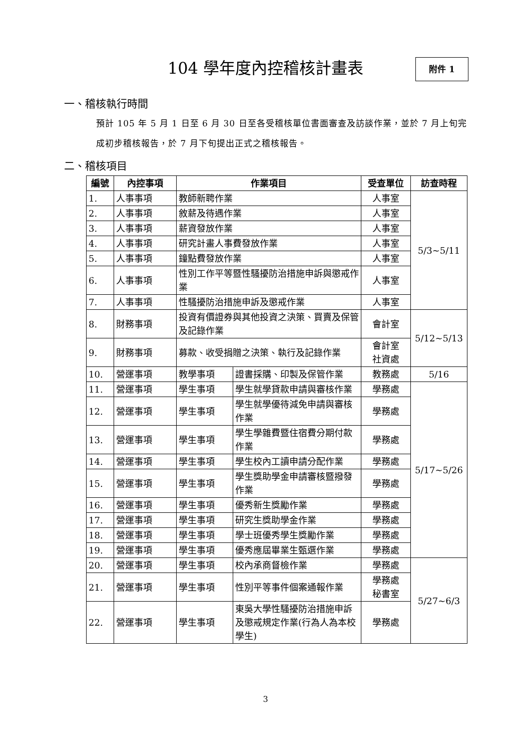104 學年度內控稽核計畫表 附件 1
一、稽核執行時間
預計 105 年 5 月 1 日至 6 月 30 日至各受稽核單位書面審查及訪談作業，並於 7 月上旬完成初步稽核報告，於 7 月下旬提出正式之稽核報告。
二、稽核項目
| 編號 | 內控事項 | 作業項目 | | 受查單位 | 訪查時程 |
| --- | --- | --- | --- | --- | --- |
| 1. | 人事事項 | 教師新聘作業 | | 人事室 | 5/3~5/11 |
| 2. | 人事事項 | 敘薪及待遇作業 | | 人事室 | |
| 3. | 人事事項 | 薪資發放作業 | | 人事室 | |
| 4. | 人事事項 | 研究計畫人事費發放作業 | | 人事室 | |
| 5. | 人事事項 | 鐘點費發放作業 | | 人事室 | |
| 6. | 人事事項 | 性別工作平等暨性騷擾防治措施申訴與懲戒作業 | | 人事室 | |
| 7. | 人事事項 | 性騷擾防治措施申訴及懲戒作業 | | 人事室 | |
| 8. | 財務事項 | 投資有價證券與其他投資之決策、買賣及保管及記錄作業 | | 會計室 | 5/12~5/13 |
| 9. | 財務事項 | 募款、收受捐贈之決策、執行及記錄作業 | | 會計室 社資處 | |
| 10. | 營運事項 | 教學事項 | 證書採購、印製及保管作業 | 教務處 | 5/16 |
| 11. | 營運事項 | 學生事項 | 學生就學貸款申請與審核作業 | 學務處 | 5/17~5/26 |
| 12. | 營運事項 | 學生事項 | 學生就學優待減免申請與審核作業 | 學務處 | |
| 13. | 營運事項 | 學生事項 | 學生學雜費暨住宿費分期付款作業 | 學務處 | |
| 14. | 營運事項 | 學生事項 | 學生校內工讀申請分配作業 | 學務處 | |
| 15. | 營運事項 | 學生事項 | 學生獎助學金申請審核暨撥發作業 | 學務處 | |
| 16. | 營運事項 | 學生事項 | 優秀新生獎勵作業 | 學務處 | |
| 17. | 營運事項 | 學生事項 | 研究生獎助學金作業 | 學務處 | |
| 18. | 營運事項 | 學生事項 | 學士班優秀學生獎勵作業 | 學務處 | |
| 19. | 營運事項 | 學生事項 | 優秀應屆畢業生甄選作業 | 學務處 | |
| 20. | 營運事項 | 學生事項 | 校內承商督檢作業 | 學務處 | 5/27~6/3 |
| 21. | 營運事項 | 學生事項 | 性別平等事件個案通報作業 | 學務處 秘書室 | |
| 22. | 營運事項 | 學生事項 | 東吳大學性騷擾防治措施申訴及懲戒規定作業(行為人為本校學生) | 學務處 | |
3